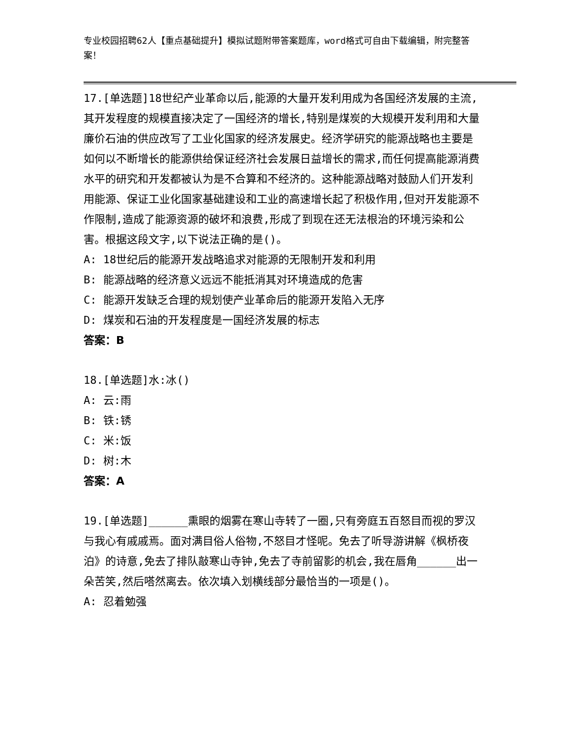专业校园招聘62人【重点基础提升】模拟试题附带答案题库，word格式可自由下载编辑，附完整答案！
17.[单选题]18世纪产业革命以后,能源的大量开发利用成为各国经济发展的主流,其开发程度的规模直接决定了一国经济的增长,特别是煤炭的大规模开发利用和大量廉价石油的供应改写了工业化国家的经济发展史。经济学研究的能源战略也主要是如何以不断增长的能源供给保证经济社会发展日益增长的需求,而任何提高能源消费水平的研究和开发都被认为是不合算和不经济的。这种能源战略对鼓励人们开发利用能源、保证工业化国家基础建设和工业的高速增长起了积极作用,但对开发能源不作限制,造成了能源资源的破坏和浪费,形成了到现在还无法根治的环境污染和公害。根据这段文字,以下说法正确的是()。
A: 18世纪后的能源开发战略追求对能源的无限制开发和利用
B: 能源战略的经济意义远远不能抵消其对环境造成的危害
C: 能源开发缺乏合理的规划使产业革命后的能源开发陷入无序
D: 煤炭和石油的开发程度是一国经济发展的标志
答案：B
18.[单选题]水:冰()
A: 云:雨
B: 铁:锈
C: 米:饭
D: 树:木
答案：A
19.[单选题]______熏眼的烟雾在寒山寺转了一圈,只有旁庭五百怒目而视的罗汉与我心有戚戚焉。面对满目俗人俗物,不怒目才怪呢。免去了听导游讲解《枫桥夜泊》的诗意,免去了排队敲寒山寺钟,免去了寺前留影的机会,我在唇角______出一朵苦笑,然后嗒然离去。依次填入划横线部分最恰当的一项是()。
A: 忍着勉强